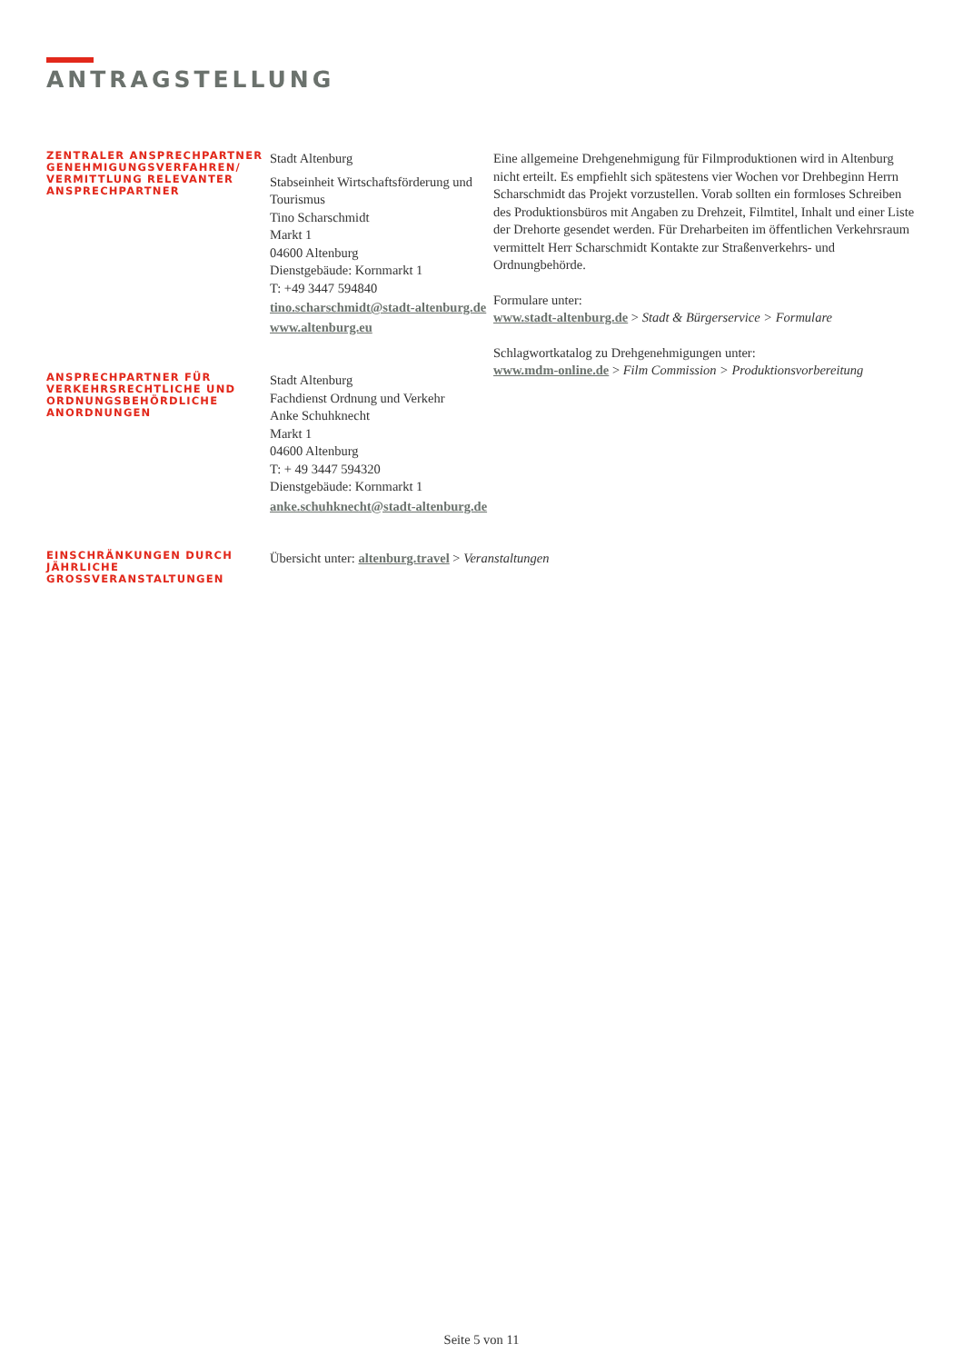ANTRAGSTELLUNG
ZENTRALER ANSPRECHPARTNER GENEHMIGUNGSVERFAHREN/ VERMITTLUNG RELEVANTER ANSPRECHPARTNER
Stadt Altenburg
Stabseinheit Wirtschaftsförderung und Tourismus
Tino Scharschmidt
Markt 1
04600 Altenburg
Dienstgebäude: Kornmarkt 1
T: +49 3447 594840
tino.scharschmidt@stadt-altenburg.de
www.altenburg.eu
Eine allgemeine Drehgenehmigung für Filmproduktionen wird in Altenburg nicht erteilt. Es empfiehlt sich spätestens vier Wochen vor Drehbeginn Herrn Scharschmidt das Projekt vorzustellen. Vorab sollten ein formloses Schreiben des Produktionsbüros mit Angaben zu Drehzeit, Filmtitel, Inhalt und einer Liste der Drehorte gesendet werden. Für Dreharbeiten im öffentlichen Verkehrsraum vermittelt Herr Scharschmidt Kontakte zur Straßenverkehrs- und Ordnungbehörde.
Formulare unter:
www.stadt-altenburg.de > Stadt & Bürgerservice > Formulare
Schlagwortkatalog zu Drehgenehmigungen unter:
www.mdm-online.de > Film Commission > Produktionsvorbereitung
ANSPRECHPARTNER FÜR VERKEHRSRECHTLICHE UND ORDNUNGSBEHÖRDLICHE ANORDNUNGEN
Stadt Altenburg
Fachdienst Ordnung und Verkehr
Anke Schuhknecht
Markt 1
04600 Altenburg
T: + 49 3447 594320
Dienstgebäude: Kornmarkt 1
anke.schuhknecht@stadt-altenburg.de
EINSCHRÄNKUNGEN DURCH JÄHRLICHE GROSSVERANSTALTUNGEN
Übersicht unter: altenburg.travel > Veranstaltungen
Seite 5 von 11